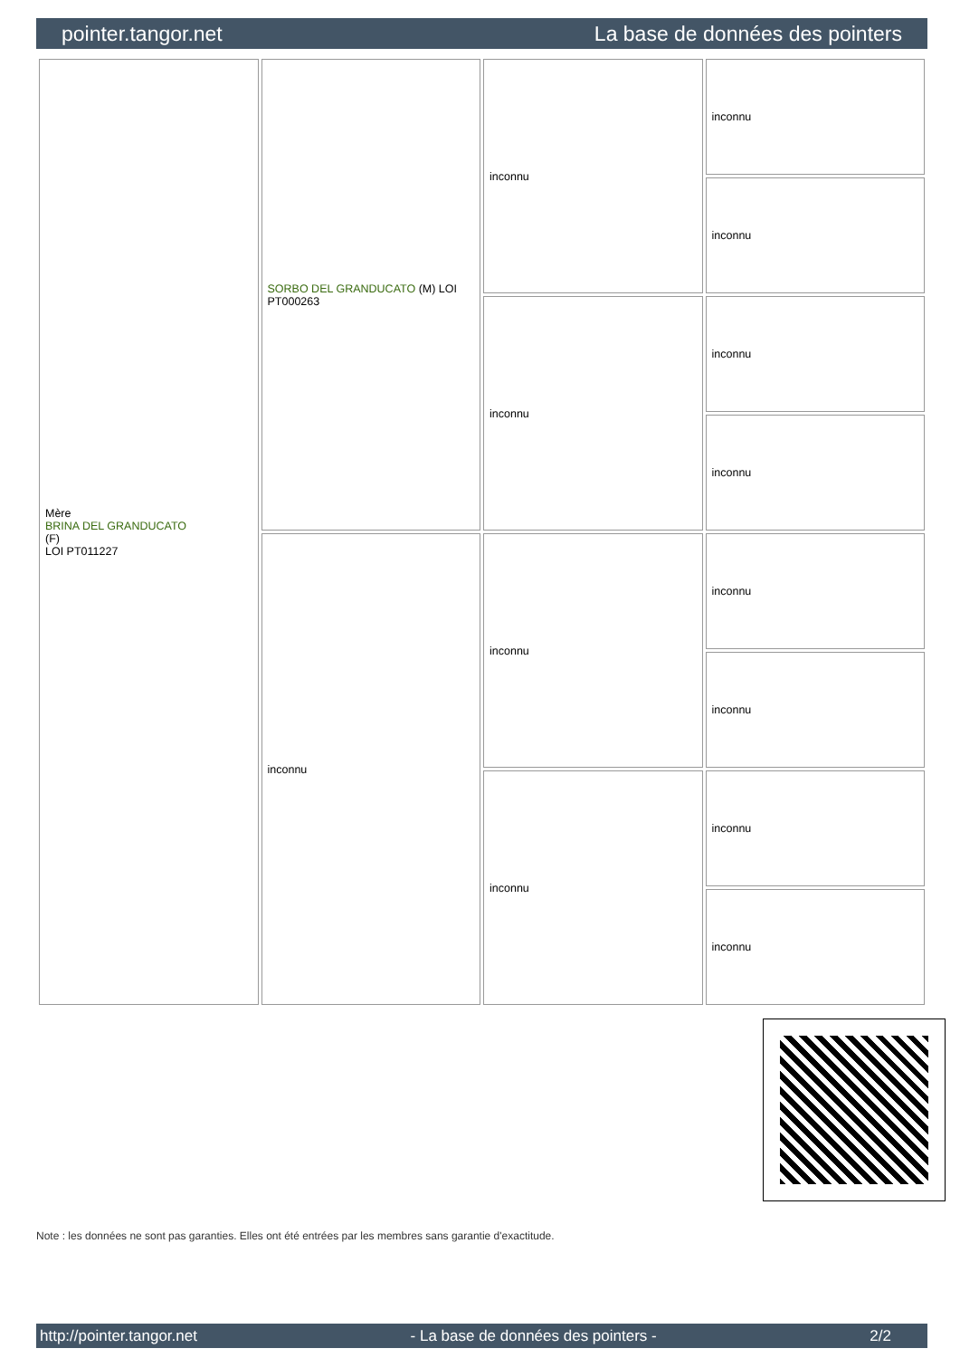pointer.tangor.net La base de données des pointers
| Mère BRINA DEL GRANDUCATO (F) LOI PT011227 | SORBO DEL GRANDUCATO (M) LOI PT000263 | inconnu | inconnu |
| | | | inconnu |
| | | inconnu | inconnu |
| | | | inconnu |
| | inconnu | inconnu | inconnu |
| | | | inconnu |
| | | inconnu | inconnu |
| | | | inconnu |
Note : les données ne sont pas garanties. Elles ont été entrées par les membres sans garantie d'exactitude.
http://pointer.tangor.net - La base de données des pointers - 2/2